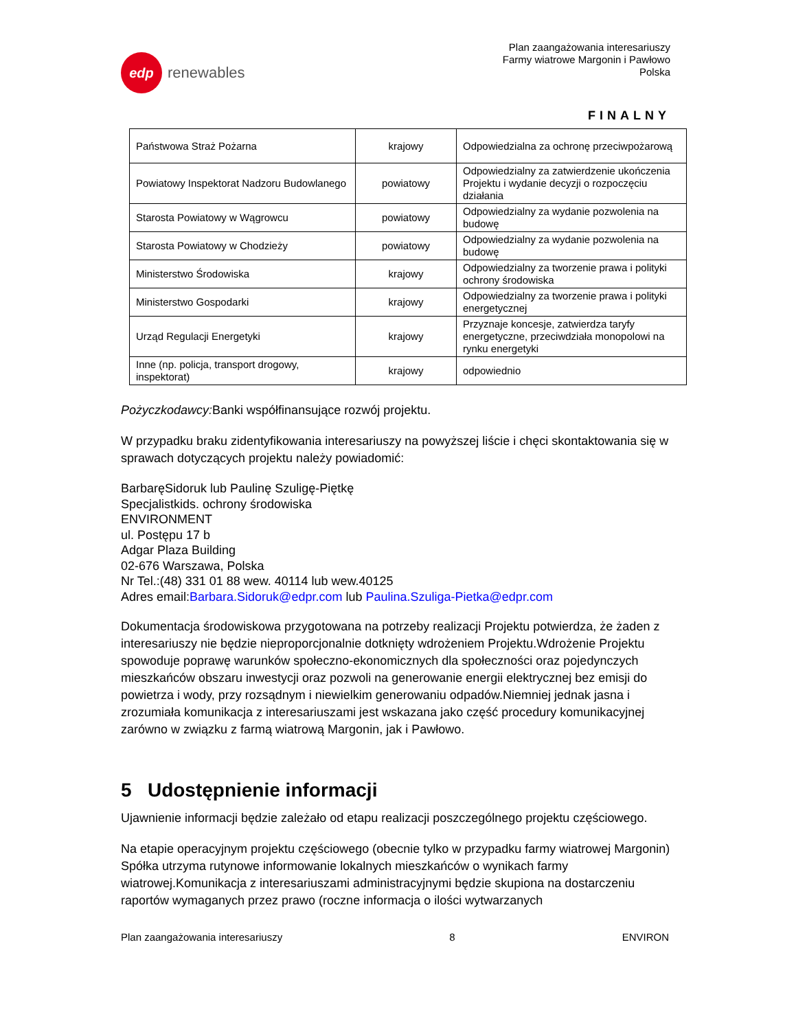edp
renewables
Plan zaangażowania interesariuszy
Farmy wiatrowe Margonin i Pawłowo
Polska
FINALNY
| Państwowa Straż Pożarna | krajowy | Odpowiedzialna za ochronę przeciwpożarową |
| Powiatowy Inspektorat Nadzoru Budowlanego | powiatowy | Odpowiedzialny za zatwierdzenie ukończenia Projektu i wydanie decyzji o rozpoczęciu działania |
| Starosta Powiatowy w Wągrowcu | powiatowy | Odpowiedzialny za wydanie pozwolenia na budowę |
| Starosta Powiatowy w Chodzieży | powiatowy | Odpowiedzialny za wydanie pozwolenia na budowę |
| Ministerstwo Środowiska | krajowy | Odpowiedzialny za tworzenie prawa i polityki ochrony środowiska |
| Ministerstwo Gospodarki | krajowy | Odpowiedzialny za tworzenie prawa i polityki energetycznej |
| Urząd Regulacji Energetyki | krajowy | Przyznaje koncesje, zatwierdza taryfy energetyczne, przeciwdziała monopolowi na rynku energetyki |
| Inne (np. policja, transport drogowy, inspektorat) | krajowy | odpowiednio |
Pożyczkodawcy: Banki współfinansujące rozwój projektu.
W przypadku braku zidentyfikowania interesariuszy na powyższej liście i chęci skontaktowania się w sprawach dotyczących projektu należy powiadomić:
BarbaręSidoruk lub Paulinę Szuligę-Piętkę
Specjalistkids. ochrony środowiska
ENVIRONMENT
ul. Postępu 17 b
Adgar Plaza Building
02-676 Warszawa, Polska
Nr Tel.:(48) 331 01 88 wew. 40114 lub wew.40125
Adres email:Barbara.Sidoruk@edpr.com lub Paulina.Szuliga-Pietka@edpr.com
Dokumentacja środowiskowa przygotowana na potrzeby realizacji Projektu potwierdza, że żaden z interesariuszy nie będzie nieproporcjonalnie dotknięty wdrożeniem Projektu.Wdrożenie Projektu spowoduje poprawę warunków społeczno-ekonomicznych dla społeczności oraz pojedynczych mieszkańców obszaru inwestycji oraz pozwoli na generowanie energii elektrycznej bez emisji do powietrza i wody, przy rozsądnym i niewielkim generowaniu odpadów.Niemniej jednak jasna i zrozumiała komunikacja z interesariuszami jest wskazana jako część procedury komunikacyjnej zarówno w związku z farmą wiatrową Margonin, jak i Pawłowo.
5 Udostępnienie informacji
Ujawnienie informacji będzie zależało od etapu realizacji poszczególnego projektu częściowego.
Na etapie operacyjnym projektu częściowego (obecnie tylko w przypadku farmy wiatrowej Margonin) Spółka utrzyma rutynowe informowanie lokalnych mieszkańców o wynikach farmy wiatrowej.Komunikacja z interesariuszami administracyjnymi będzie skupiona na dostarczeniu raportów wymaganych przez prawo (roczne informacja o ilości wytwarzanych
Plan zaangażowania interesariuszy 8 ENVIRON